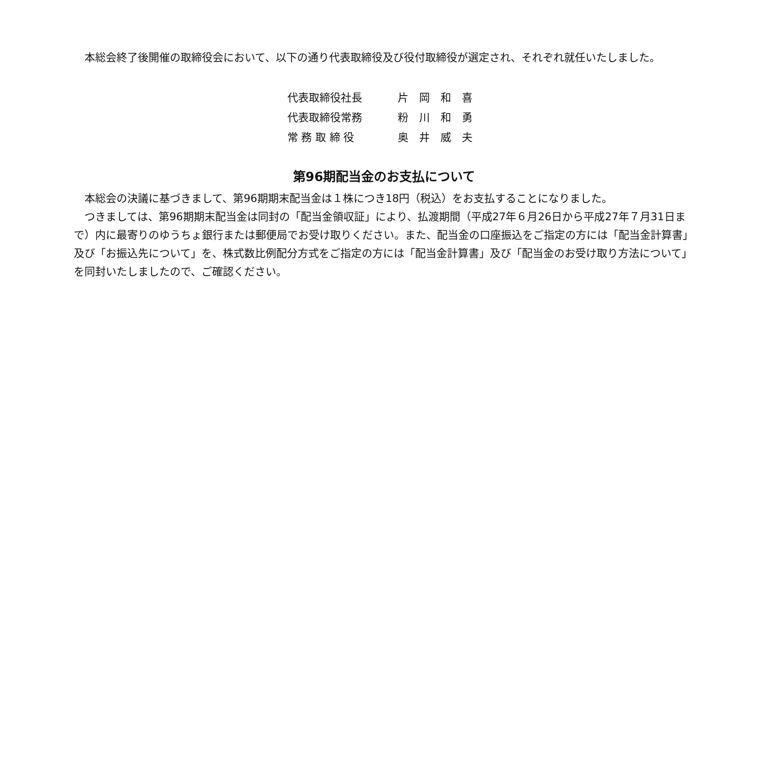本総会終了後開催の取締役会において、以下の通り代表取締役及び役付取締役が選定され、それぞれ就任いたしました。
| 代表取締役社長 | 片 岡 和 喜 |
| 代表取締役常務 | 粉 川 和 勇 |
| 常 務 取 締 役 | 奥 井 威 夫 |
第96期配当金のお支払について
　本総会の決議に基づきまして、第96期期末配当金は１株につき18円（税込）をお支払することになりました。
　つきましては、第96期期末配当金は同封の「配当金領収証」により、払渡期間（平成27年６月26日から平成27年７月31日まで）内に最寄りのゆうちょ銀行または郵便局でお受け取りください。また、配当金の口座振込をご指定の方には「配当金計算書」及び「お振込先について」を、株式数比例配分方式をご指定の方には「配当金計算書」及び「配当金のお受け取り方法について」を同封いたしましたので、ご確認ください。